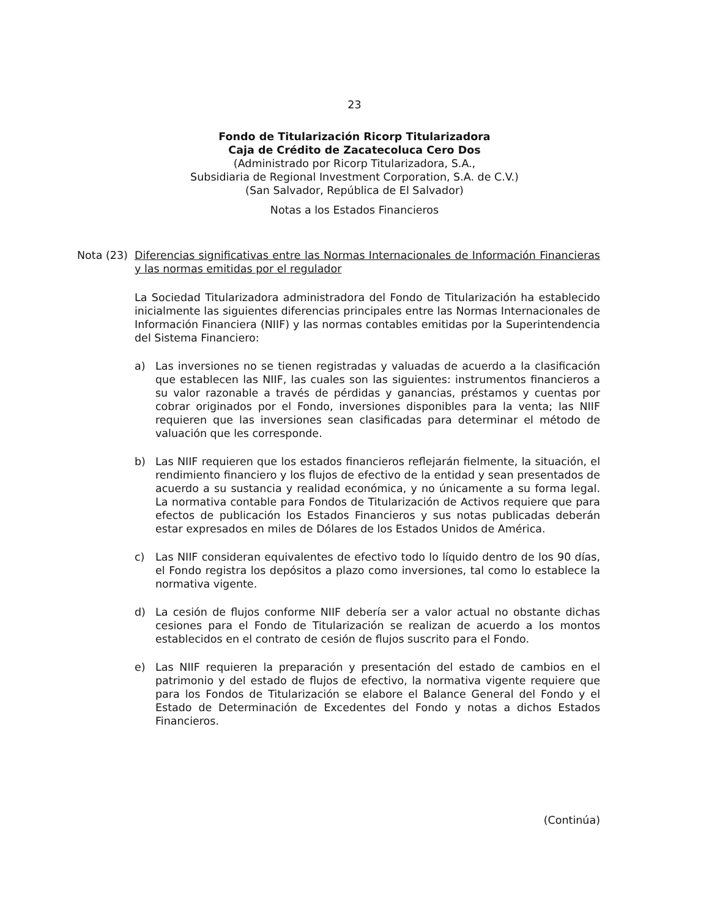23
Fondo de Titularización Ricorp Titularizadora
Caja de Crédito de Zacatecoluca Cero Dos
(Administrado por Ricorp Titularizadora, S.A.,
Subsidiaria de Regional Investment Corporation, S.A. de C.V.)
(San Salvador, República de El Salvador)
Notas a los Estados Financieros
Nota (23)
Diferencias significativas entre las Normas Internacionales de Información Financieras y las normas emitidas por el regulador
La Sociedad Titularizadora administradora del Fondo de Titularización ha establecido inicialmente las siguientes diferencias principales entre las Normas Internacionales de Información Financiera (NIIF) y las normas contables emitidas por la Superintendencia del Sistema Financiero:
a) Las inversiones no se tienen registradas y valuadas de acuerdo a la clasificación que establecen las NIIF, las cuales son las siguientes: instrumentos financieros a su valor razonable a través de pérdidas y ganancias, préstamos y cuentas por cobrar originados por el Fondo, inversiones disponibles para la venta; las NIIF requieren que las inversiones sean clasificadas para determinar el método de valuación que les corresponde.
b) Las NIIF requieren que los estados financieros reflejarán fielmente, la situación, el rendimiento financiero y los flujos de efectivo de la entidad y sean presentados de acuerdo a su sustancia y realidad económica, y no únicamente a su forma legal. La normativa contable para Fondos de Titularización de Activos requiere que para efectos de publicación los Estados Financieros y sus notas publicadas deberán estar expresados en miles de Dólares de los Estados Unidos de América.
c) Las NIIF consideran equivalentes de efectivo todo lo líquido dentro de los 90 días, el Fondo registra los depósitos a plazo como inversiones, tal como lo establece la normativa vigente.
d) La cesión de flujos conforme NIIF debería ser a valor actual no obstante dichas cesiones para el Fondo de Titularización se realizan de acuerdo a los montos establecidos en el contrato de cesión de flujos suscrito para el Fondo.
e) Las NIIF requieren la preparación y presentación del estado de cambios en el patrimonio y del estado de flujos de efectivo, la normativa vigente requiere que para los Fondos de Titularización se elabore el Balance General del Fondo y el Estado de Determinación de Excedentes del Fondo y notas a dichos Estados Financieros.
(Continúa)